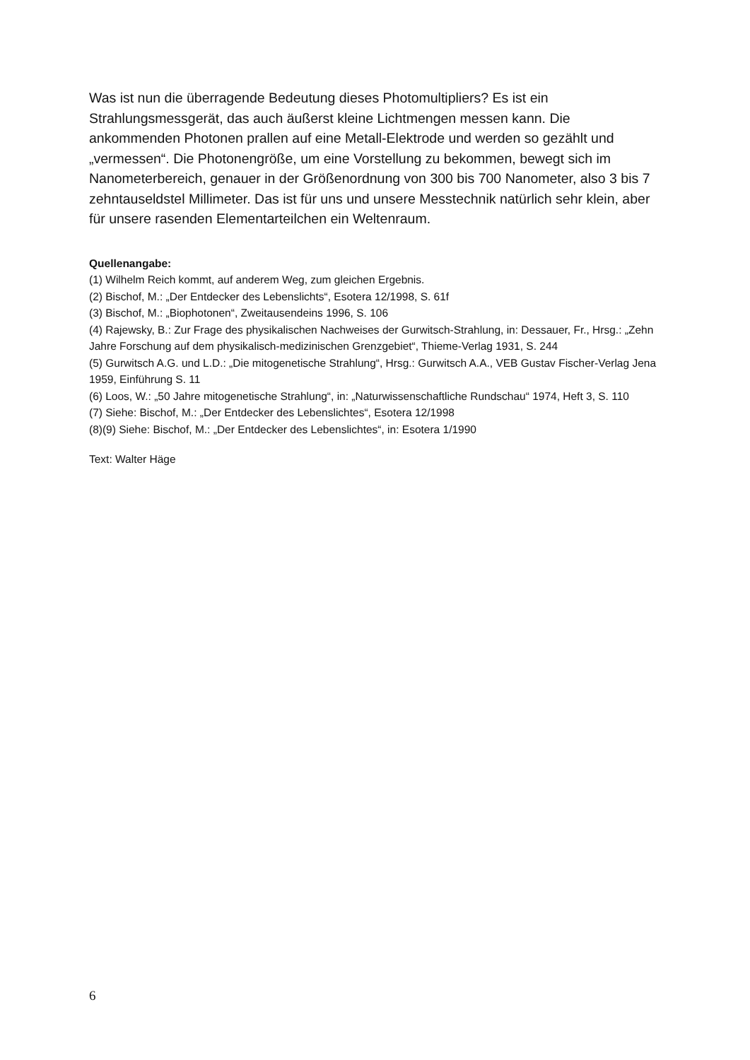Was ist nun die überragende Bedeutung dieses Photomultipliers? Es ist ein Strahlungsmessgerät, das auch äußerst kleine Lichtmengen messen kann. Die ankommenden Photonen prallen auf eine Metall-Elektrode und werden so gezählt und „vermessen“. Die Photonengröße, um eine Vorstellung zu bekommen, bewegt sich im Nanometerbereich, genauer in der Größenordnung von 300 bis 700 Nanometer, also 3 bis 7 zehntauseldstel Millimeter. Das ist für uns und unsere Messtechnik natürlich sehr klein, aber für unsere rasenden Elementarteilchen ein Weltenraum.
Quellenangabe:
(1) Wilhelm Reich kommt, auf anderem Weg, zum gleichen Ergebnis.
(2) Bischof, M.: „Der Entdecker des Lebenslichts“, Esotera 12/1998, S. 61f
(3) Bischof, M.: „Biophotonen“, Zweitausendeins 1996, S. 106
(4) Rajewsky, B.: Zur Frage des physikalischen Nachweises der Gurwitsch-Strahlung, in: Dessauer, Fr., Hrsg.: „Zehn Jahre Forschung auf dem physikalisch-medizinischen Grenzgebiet“, Thieme-Verlag 1931, S. 244
(5) Gurwitsch A.G. und L.D.: „Die mitogenetische Strahlung“, Hrsg.: Gurwitsch A.A., VEB Gustav Fischer-Verlag Jena 1959, Einführung S. 11
(6) Loos, W.: „50 Jahre mitogenetische Strahlung“, in: „Naturwissenschaftliche Rundschau“ 1974, Heft 3, S. 110
(7) Siehe: Bischof, M.: „Der Entdecker des Lebenslichtes“, Esotera 12/1998
(8)(9) Siehe: Bischof, M.: „Der Entdecker des Lebenslichtes“, in: Esotera 1/1990
Text: Walter Häge
6